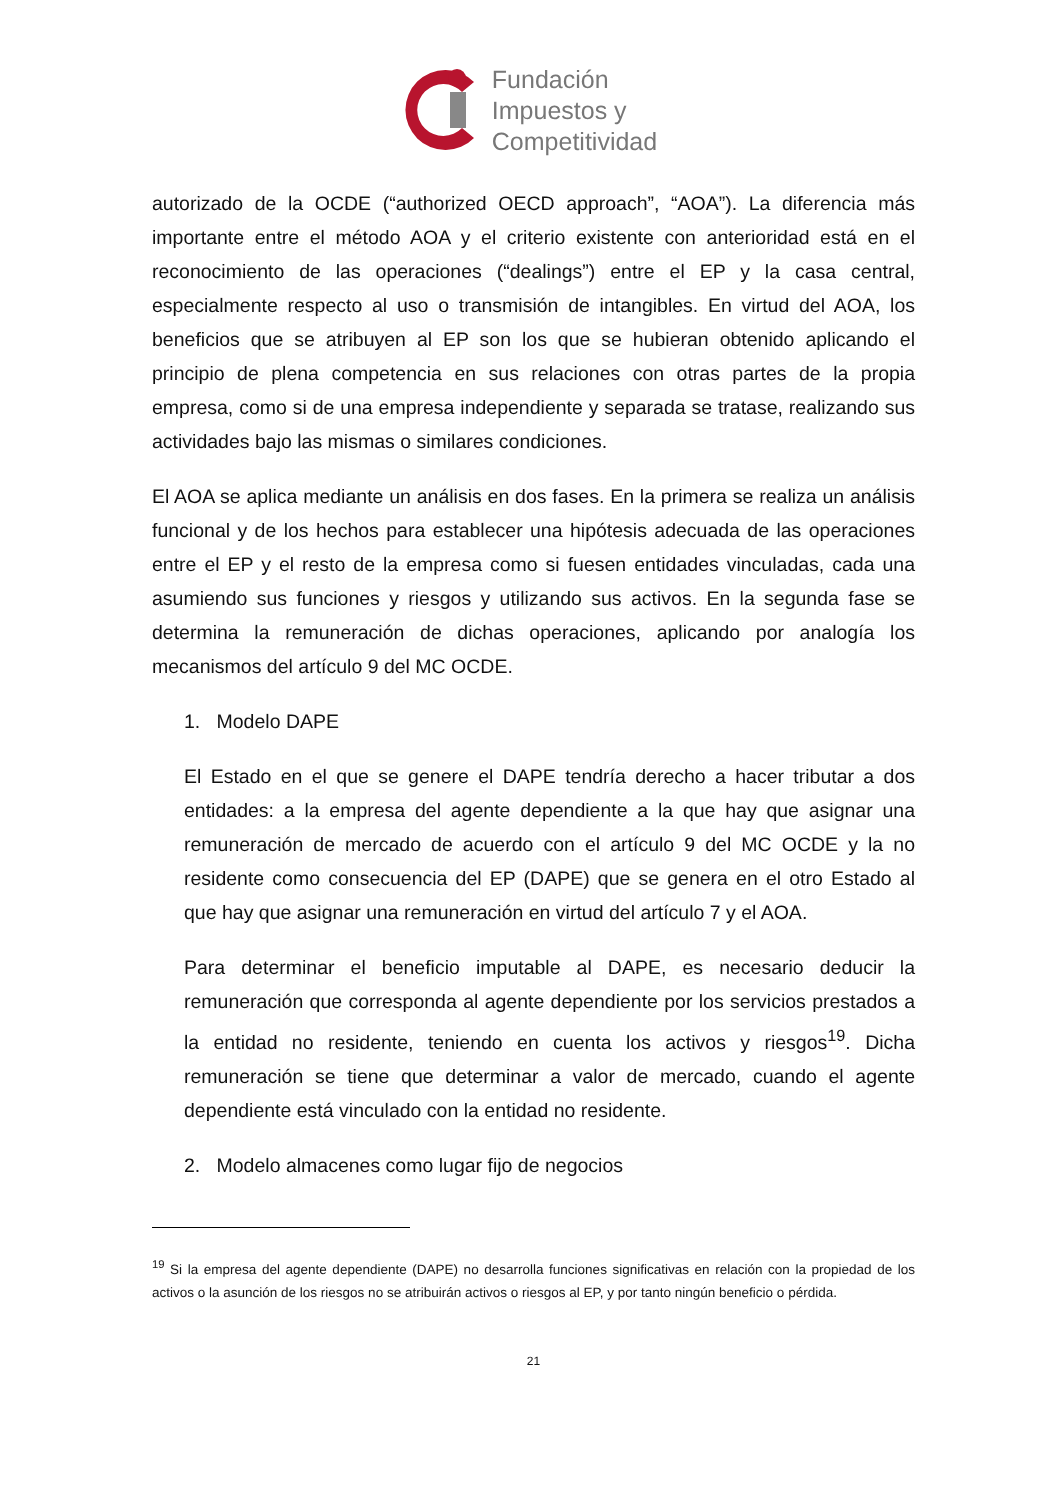Fundación
Impuestos y
Competitividad
autorizado de la OCDE (“authorized OECD approach”, “AOA”). La diferencia más importante entre el método AOA y el criterio existente con anterioridad está en el reconocimiento de las operaciones (“dealings”) entre el EP y la casa central, especialmente respecto al uso o transmisión de intangibles. En virtud del AOA, los beneficios que se atribuyen al EP son los que se hubieran obtenido aplicando el principio de plena competencia en sus relaciones con otras partes de la propia empresa, como si de una empresa independiente y separada se tratase, realizando sus actividades bajo las mismas o similares condiciones.
El AOA se aplica mediante un análisis en dos fases. En la primera se realiza un análisis funcional y de los hechos para establecer una hipótesis adecuada de las operaciones entre el EP y el resto de la empresa como si fuesen entidades vinculadas, cada una asumiendo sus funciones y riesgos y utilizando sus activos. En la segunda fase se determina la remuneración de dichas operaciones, aplicando por analogía los mecanismos del artículo 9 del MC OCDE.
1. Modelo DAPE
El Estado en el que se genere el DAPE tendría derecho a hacer tributar a dos entidades: a la empresa del agente dependiente a la que hay que asignar una remuneración de mercado de acuerdo con el artículo 9 del MC OCDE y la no residente como consecuencia del EP (DAPE) que se genera en el otro Estado al que hay que asignar una remuneración en virtud del artículo 7 y el AOA.
Para determinar el beneficio imputable al DAPE, es necesario deducir la remuneración que corresponda al agente dependiente por los servicios prestados a la entidad no residente, teniendo en cuenta los activos y riesgos<sup>19</sup>. Dicha remuneración se tiene que determinar a valor de mercado, cuando el agente dependiente está vinculado con la entidad no residente.
2. Modelo almacenes como lugar fijo de negocios
<sup>19</sup> Si la empresa del agente dependiente (DAPE) no desarrolla funciones significativas en relación con la propiedad de los activos o la asunción de los riesgos no se atribuirán activos o riesgos al EP, y por tanto ningún beneficio o pérdida.
21